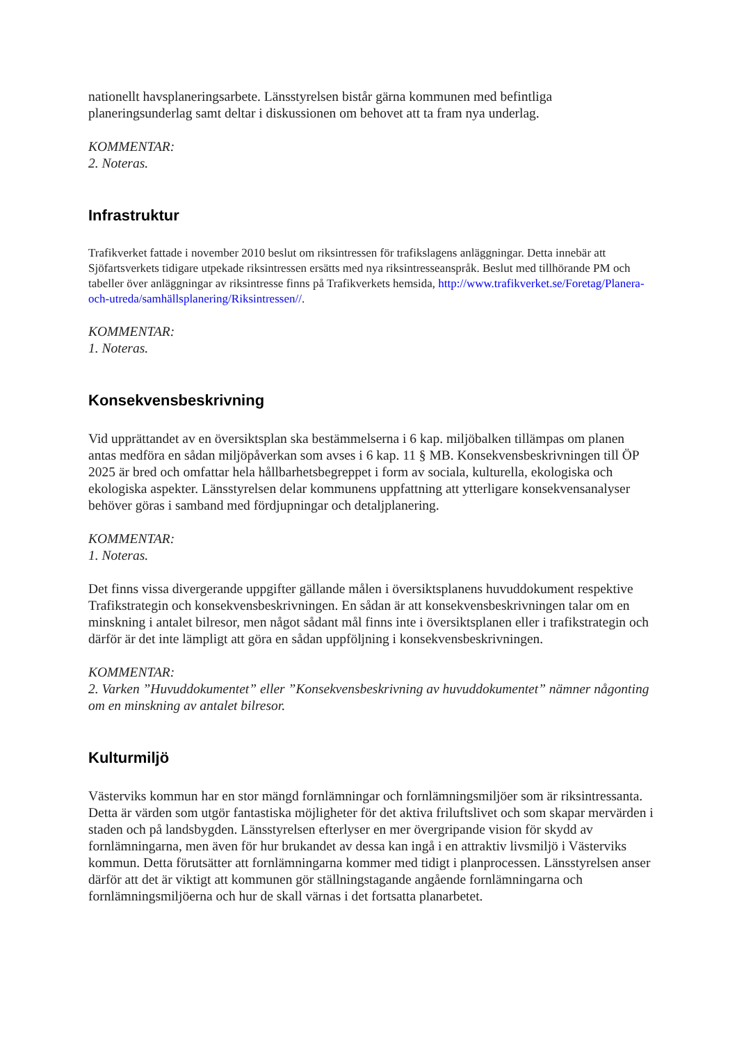nationellt havsplaneringsarbete. Länsstyrelsen bistår gärna kommunen med befintliga planeringsunderlag samt deltar i diskussionen om behovet att ta fram nya underlag.
KOMMENTAR:
2. Noteras.
Infrastruktur
Trafikverket fattade i november 2010 beslut om riksintressen för trafikslagens anläggningar. Detta innebär att Sjöfartsverkets tidigare utpekade riksintressen ersätts med nya riksintresseanspråk. Beslut med tillhörande PM och tabeller över anläggningar av riksintresse finns på Trafikverkets hemsida, http://www.trafikverket.se/Foretag/Planera-och-utreda/samhällsplanering/Riksintressen//.
KOMMENTAR:
1. Noteras.
Konsekvensbeskrivning
Vid upprättandet av en översiktsplan ska bestämmelserna i 6 kap. miljöbalken tillämpas om planen antas medföra en sådan miljöpåverkan som avses i 6 kap. 11 § MB. Konsekvensbeskrivningen till ÖP 2025 är bred och omfattar hela hållbarhetsbegreppet i form av sociala, kulturella, ekologiska och ekologiska aspekter. Länsstyrelsen delar kommunens uppfattning att ytterligare konsekvensanalyser behöver göras i samband med fördjupningar och detaljplanering.
KOMMENTAR:
1. Noteras.
Det finns vissa divergerande uppgifter gällande målen i översiktsplanens huvuddokument respektive Trafikstrategin och konsekvensbeskrivningen. En sådan är att konsekvensbeskrivningen talar om en minskning i antalet bilresor, men något sådant mål finns inte i översiktsplanen eller i trafikstrategin och därför är det inte lämpligt att göra en sådan uppföljning i konsekvensbeskrivningen.
KOMMENTAR:
2. Varken ”Huvuddokumentet” eller ”Konsekvensbeskrivning av huvuddokumentet” nämner någonting om en minskning av antalet bilresor.
Kulturmiljö
Västerviks kommun har en stor mängd fornlämningar och fornlämningsmiljöer som är riksintressanta. Detta är värden som utgör fantastiska möjligheter för det aktiva friluftslivet och som skapar mervärden i staden och på landsbygden. Länsstyrelsen efterlyser en mer övergripande vision för skydd av fornlämningarna, men även för hur brukandet av dessa kan ingå i en attraktiv livsmiljö i Västerviks kommun. Detta förutsätter att fornlämningarna kommer med tidigt i planprocessen. Länsstyrelsen anser därför att det är viktigt att kommunen gör ställningstagande angående fornlämningarna och fornlämningsmiljöerna och hur de skall värnas i det fortsatta planarbetet.